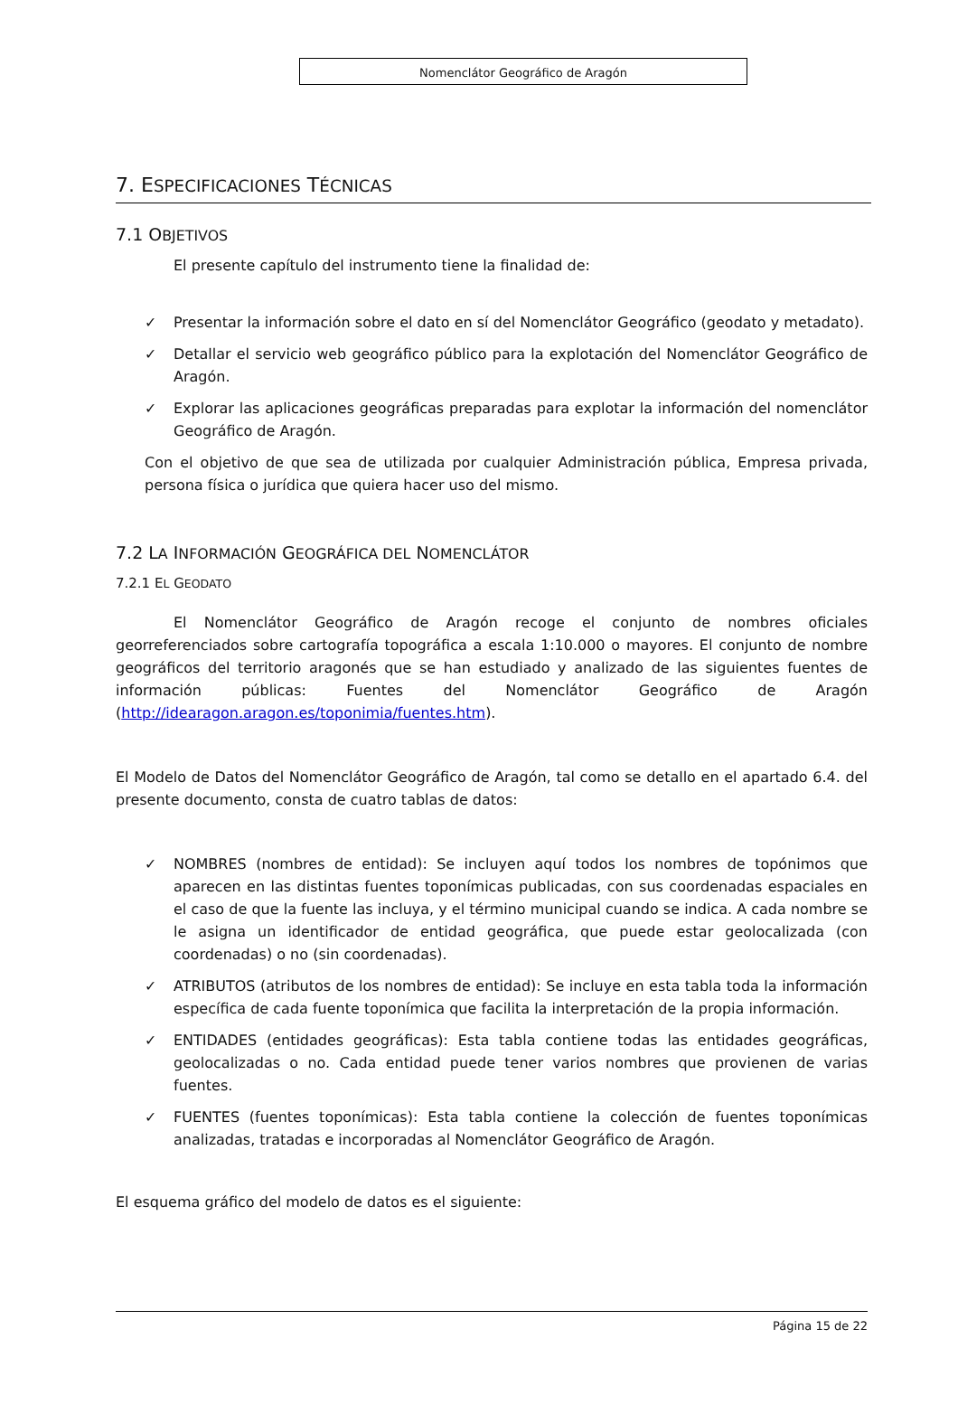Nomenclátor Geográfico de Aragón
7. ESPECIFICACIONES TÉCNICAS
7.1 OBJETIVOS
El presente capítulo del instrumento tiene la finalidad de:
✓ Presentar la información sobre el dato en sí del Nomenclátor Geográfico (geodato y metadato).
✓ Detallar el servicio web geográfico público para la explotación del Nomenclátor Geográfico de Aragón.
✓ Explorar las aplicaciones geográficas preparadas para explotar la información del nomenclátor Geográfico de Aragón.
Con el objetivo de que sea de utilizada por cualquier Administración pública, Empresa privada, persona física o jurídica que quiera hacer uso del mismo.
7.2 LA INFORMACIÓN GEOGRÁFICA DEL NOMENCLÁTOR
7.2.1 EL GEODATO
El Nomenclátor Geográfico de Aragón recoge el conjunto de nombres oficiales georreferenciados sobre cartografía topográfica a escala 1:10.000 o mayores. El conjunto de nombre geográficos del territorio aragonés que se han estudiado y analizado de las siguientes fuentes de información públicas: Fuentes del Nomenclátor Geográfico de Aragón (http://idearagon.aragon.es/toponimia/fuentes.htm).
El Modelo de Datos del Nomenclátor Geográfico de Aragón, tal como se detallo en el apartado 6.4. del presente documento, consta de cuatro tablas de datos:
✓ NOMBRES (nombres de entidad): Se incluyen aquí todos los nombres de topónimos que aparecen en las distintas fuentes toponímicas publicadas, con sus coordenadas espaciales en el caso de que la fuente las incluya, y el término municipal cuando se indica. A cada nombre se le asigna un identificador de entidad geográfica, que puede estar geolocalizada (con coordenadas) o no (sin coordenadas).
✓ ATRIBUTOS (atributos de los nombres de entidad): Se incluye en esta tabla toda la información específica de cada fuente toponímica que facilita la interpretación de la propia información.
✓ ENTIDADES (entidades geográficas): Esta tabla contiene todas las entidades geográficas, geolocalizadas o no. Cada entidad puede tener varios nombres que provienen de varias fuentes.
✓ FUENTES (fuentes toponímicas): Esta tabla contiene la colección de fuentes toponímicas analizadas, tratadas e incorporadas al Nomenclátor Geográfico de Aragón.
El esquema gráfico del modelo de datos es el siguiente:
Página 15 de 22